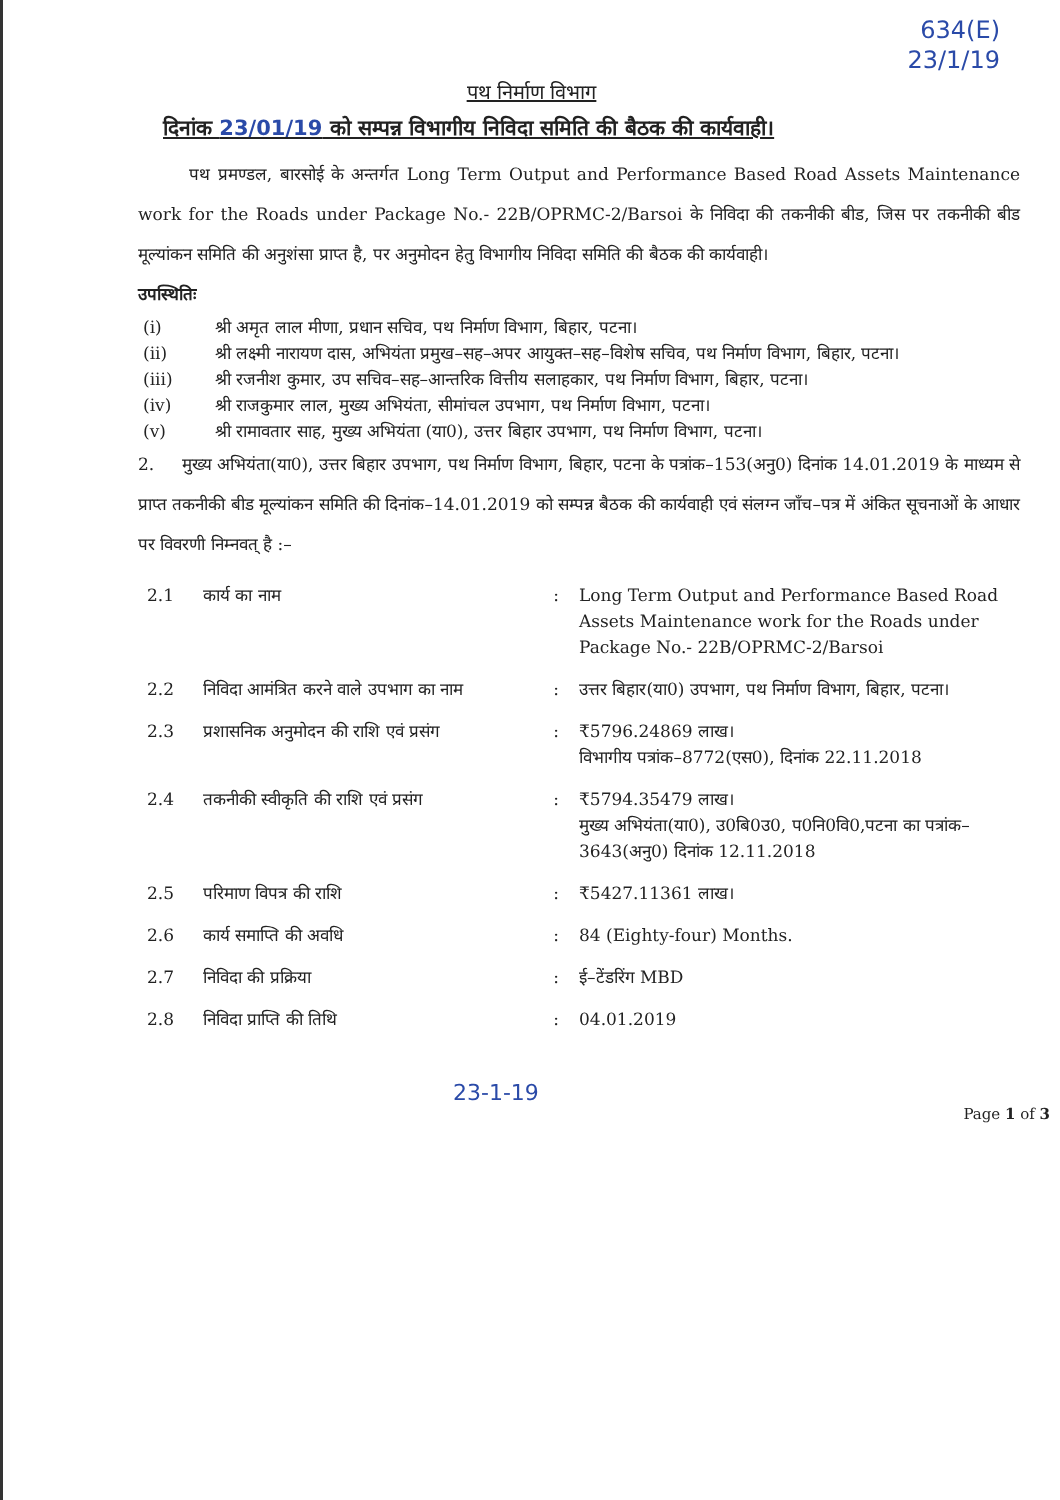634(E)
23/1/19
पथ निर्माण विभाग
दिनांक 23/01/19 को सम्पन्न विभागीय निविदा समिति की बैठक की कार्यवाही।
पथ प्रमण्डल, बारसोई के अन्तर्गत Long Term Output and Performance Based Road Assets Maintenance work for the Roads under Package No.- 22B/OPRMC-2/Barsoi के निविदा की तकनीकी बीड, जिस पर तकनीकी बीड मूल्यांकन समिति की अनुशंसा प्राप्त है, पर अनुमोदन हेतु विभागीय निविदा समिति की बैठक की कार्यवाही।
उपस्थितिः
(i) श्री अमृत लाल मीणा, प्रधान सचिव, पथ निर्माण विभाग, बिहार, पटना।
(ii) श्री लक्ष्मी नारायण दास, अभियंता प्रमुख–सह–अपर आयुक्त–सह–विशेष सचिव, पथ निर्माण विभाग, बिहार, पटना।
(iii) श्री रजनीश कुमार, उप सचिव–सह–आन्तरिक वित्तीय सलाहकार, पथ निर्माण विभाग, बिहार, पटना।
(iv) श्री राजकुमार लाल, मुख्य अभियंता, सीमांचल उपभाग, पथ निर्माण विभाग, पटना।
(v) श्री रामावतार साह, मुख्य अभियंता (या0), उत्तर बिहार उपभाग, पथ निर्माण विभाग, पटना।
2. मुख्य अभियंता(या0), उत्तर बिहार उपभाग, पथ निर्माण विभाग, बिहार, पटना के पत्रांक–153(अनु0) दिनांक 14.01.2019 के माध्यम से प्राप्त तकनीकी बीड मूल्यांकन समिति की दिनांक–14.01.2019 को सम्पन्न बैठक की कार्यवाही एवं संलग्न जाँच–पत्र में अंकित सूचनाओं के आधार पर विवरणी निम्नवत् है :–
| 2.1 | कार्य का नाम | : | Long Term Output and Performance Based Road Assets Maintenance work for the Roads under Package No.- 22B/OPRMC-2/Barsoi |
| 2.2 | निविदा आमंत्रित करने वाले उपभाग का नाम | : | उत्तर बिहार(या0) उपभाग, पथ निर्माण विभाग, बिहार, पटना। |
| 2.3 | प्रशासनिक अनुमोदन की राशि एवं प्रसंग | : | ₹5796.24869 लाख। विभागीय पत्रांक–8772(एस0), दिनांक 22.11.2018 |
| 2.4 | तकनीकी स्वीकृति की राशि एवं प्रसंग | : | ₹5794.35479 लाख। मुख्य अभियंता(या0), उ0बि0उ0, प0नि0वि0,पटना का पत्रांक–3643(अनु0) दिनांक 12.11.2018 |
| 2.5 | परिमाण विपत्र की राशि | : | ₹5427.11361 लाख। |
| 2.6 | कार्य समाप्ति की अवधि | : | 84 (Eighty-four) Months. |
| 2.7 | निविदा की प्रक्रिया | : | ई–टेंडरिंग MBD |
| 2.8 | निविदा प्राप्ति की तिथि | : | 04.01.2019 |
23-1-19
Page 1 of 3